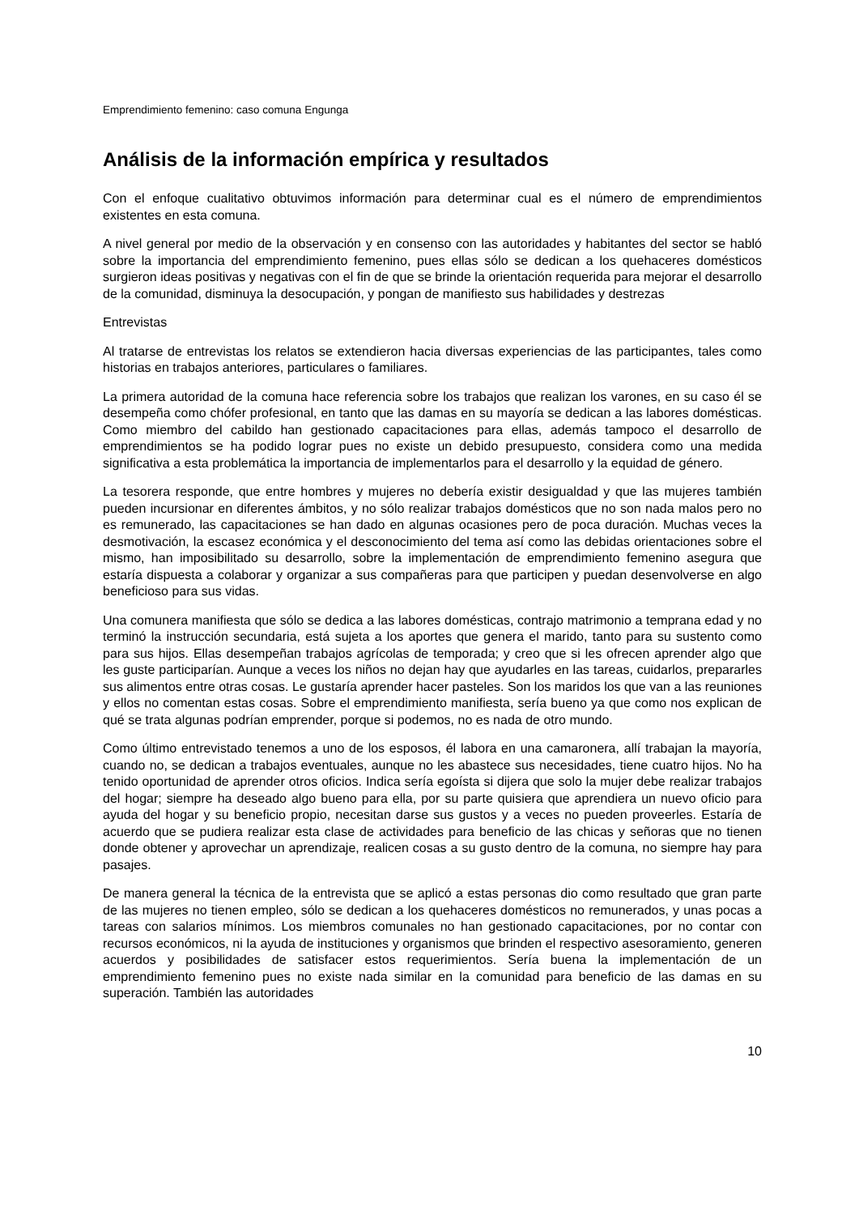Emprendimiento femenino: caso comuna Engunga
Análisis de la información empírica y resultados
Con el enfoque cualitativo obtuvimos información para determinar cual es el número de emprendimientos existentes en esta comuna.
A nivel general por medio de la observación y en consenso con las autoridades y habitantes del sector se habló sobre la importancia del emprendimiento femenino, pues ellas sólo se dedican a los quehaceres domésticos surgieron ideas positivas y negativas con el fin de que se brinde la orientación requerida para mejorar el desarrollo de la comunidad, disminuya la desocupación, y pongan de manifiesto sus habilidades y destrezas
Entrevistas
Al tratarse de entrevistas los relatos se extendieron hacia diversas experiencias de las participantes, tales como historias en trabajos anteriores, particulares o familiares.
La primera autoridad de la comuna hace referencia sobre los trabajos que realizan los varones, en su caso él se desempeña como chófer profesional, en tanto que las damas en su mayoría se dedican a las labores domésticas. Como miembro del cabildo han gestionado capacitaciones para ellas, además tampoco el desarrollo de emprendimientos se ha podido lograr pues no existe un debido presupuesto, considera como una medida significativa a esta problemática la importancia de implementarlos para el desarrollo y la equidad de género.
La tesorera responde, que entre hombres y mujeres no debería existir desigualdad y que las mujeres también pueden incursionar en diferentes ámbitos, y no sólo realizar trabajos domésticos que no son nada malos pero no es remunerado, las capacitaciones se han dado en algunas ocasiones pero de poca duración. Muchas veces la desmotivación, la escasez económica y el desconocimiento del tema así como las debidas orientaciones sobre el mismo, han imposibilitado su desarrollo, sobre la implementación de emprendimiento femenino asegura que estaría dispuesta a colaborar y organizar a sus compañeras para que participen y puedan desenvolverse en algo beneficioso para sus vidas.
Una comunera manifiesta que sólo se dedica a las labores domésticas, contrajo matrimonio a temprana edad y no terminó la instrucción secundaria, está sujeta a los aportes que genera el marido, tanto para su sustento como para sus hijos. Ellas desempeñan trabajos agrícolas de temporada; y creo que si les ofrecen aprender algo que les guste participarían. Aunque a veces los niños no dejan hay que ayudarles en las tareas, cuidarlos, prepararles sus alimentos entre otras cosas. Le gustaría aprender hacer pasteles. Son los maridos los que van a las reuniones y ellos no comentan estas cosas. Sobre el emprendimiento manifiesta, sería bueno ya que como nos explican de qué se trata algunas podrían emprender, porque si podemos, no es nada de otro mundo.
Como último entrevistado tenemos a uno de los esposos, él labora en una camaronera, allí trabajan la mayoría, cuando no, se dedican a trabajos eventuales, aunque no les abastece sus necesidades, tiene cuatro hijos. No ha tenido oportunidad de aprender otros oficios. Indica sería egoísta si dijera que solo la mujer debe realizar trabajos del hogar; siempre ha deseado algo bueno para ella, por su parte quisiera que aprendiera un nuevo oficio para ayuda del hogar y su beneficio propio, necesitan darse sus gustos y a veces no pueden proveerles. Estaría de acuerdo que se pudiera realizar esta clase de actividades para beneficio de las chicas y señoras que no tienen donde obtener y aprovechar un aprendizaje, realicen cosas a su gusto dentro de la comuna, no siempre hay para pasajes.
De manera general la técnica de la entrevista que se aplicó a estas personas dio como resultado que gran parte de las mujeres no tienen empleo, sólo se dedican a los quehaceres domésticos no remunerados, y unas pocas a tareas con salarios mínimos. Los miembros comunales no han gestionado capacitaciones, por no contar con recursos económicos, ni la ayuda de instituciones y organismos que brinden el respectivo asesoramiento, generen acuerdos y posibilidades de satisfacer estos requerimientos. Sería buena la implementación de un emprendimiento femenino pues no existe nada similar en la comunidad para beneficio de las damas en su superación. También las autoridades
10